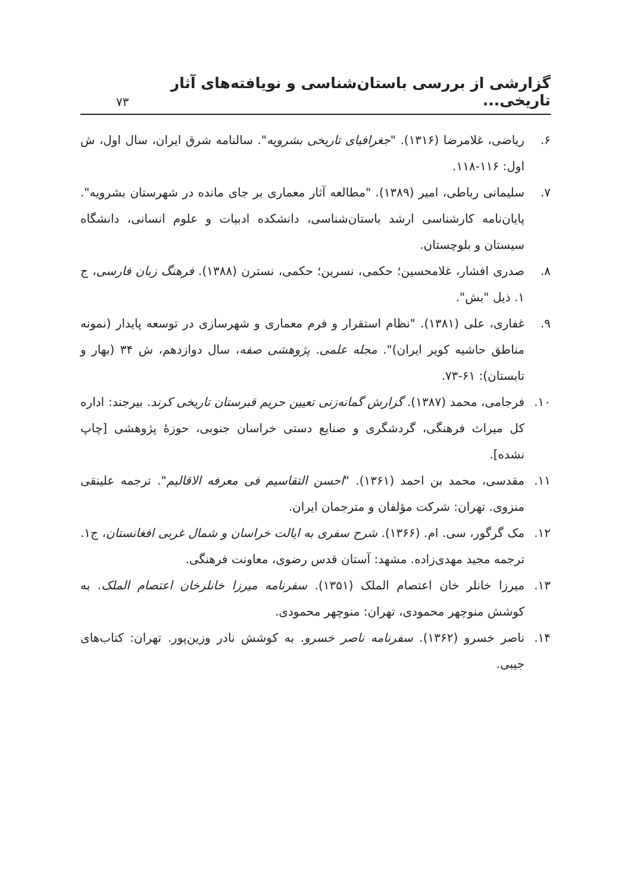گزارشی از بررسی باستان‌شناسی و نویافته‌های آثار تاریخی...
۷۳
۶. ریاضی، غلامرضا (۱۳۱۶). "جغرافیای تاریخی بشرویه". سالنامه شرق ایران، سال اول، ش اول: ۱۱۶-۱۱۸.
۷. سلیمانی رباطی، امیر (۱۳۸۹). "مطالعه آثار معماری بر جای مانده در شهرستان بشرویه". پایان‌نامه کارشناسی ارشد باستان‌شناسی، دانشکده ادبیات و علوم انسانی، دانشگاه سیستان و بلوچستان.
۸. صدری افشار، غلامحسین؛ حکمی، نسرین؛ حکمی، نسترن (۱۳۸۸). فرهنگ زبان فارسی، ج ۱. ذیل "بش".
۹. غفاری، علی (۱۳۸۱). "نظام استقرار و فرم معماری و شهرسازی در توسعه پایدار (نمونه مناطق حاشیه کویر ایران)". مجله علمی. پژوهشی صفه، سال دوازدهم، ش ۳۴ (بهار و تابستان): ۶۱-۷۳.
۱۰. فرجامی، محمد (۱۳۸۷). گزارش گمانه‌زنی تعیین حریم قبرستان تاریخی کرند. بیرجند: اداره کل میراث فرهنگی، گردشگری و صنایع دستی خراسان جنوبی، حوزهٔ پژوهشی [چاپ نشده].
۱۱. مقدسی، محمد بن احمد (۱۳۶۱). "احسن التقاسیم فی معرفه الاقالیم". ترجمه علینقی منزوی. تهران: شرکت مؤلفان و مترجمان ایران.
۱۲. مک گرگور، سی. ام. (۱۳۶۶). شرح سفری به ایالت خراسان و شمال غربی افغانستان، ج۱. ترجمه مجید مهدی‌زاده. مشهد: آستان قدس رضوی، معاونت فرهنگی.
۱۳. میرزا خانلر خان اعتصام الملک (۱۳۵۱). سفرنامه میرزا خانلرخان اعتصام الملک. به کوشش منوچهر محمودی، تهران: منوچهر محمودی.
۱۴. ناصر خسرو (۱۳۶۲). سفرنامه ناصر خسرو. به کوشش نادر وزین‌پور. تهران: کتاب‌های جیبی.